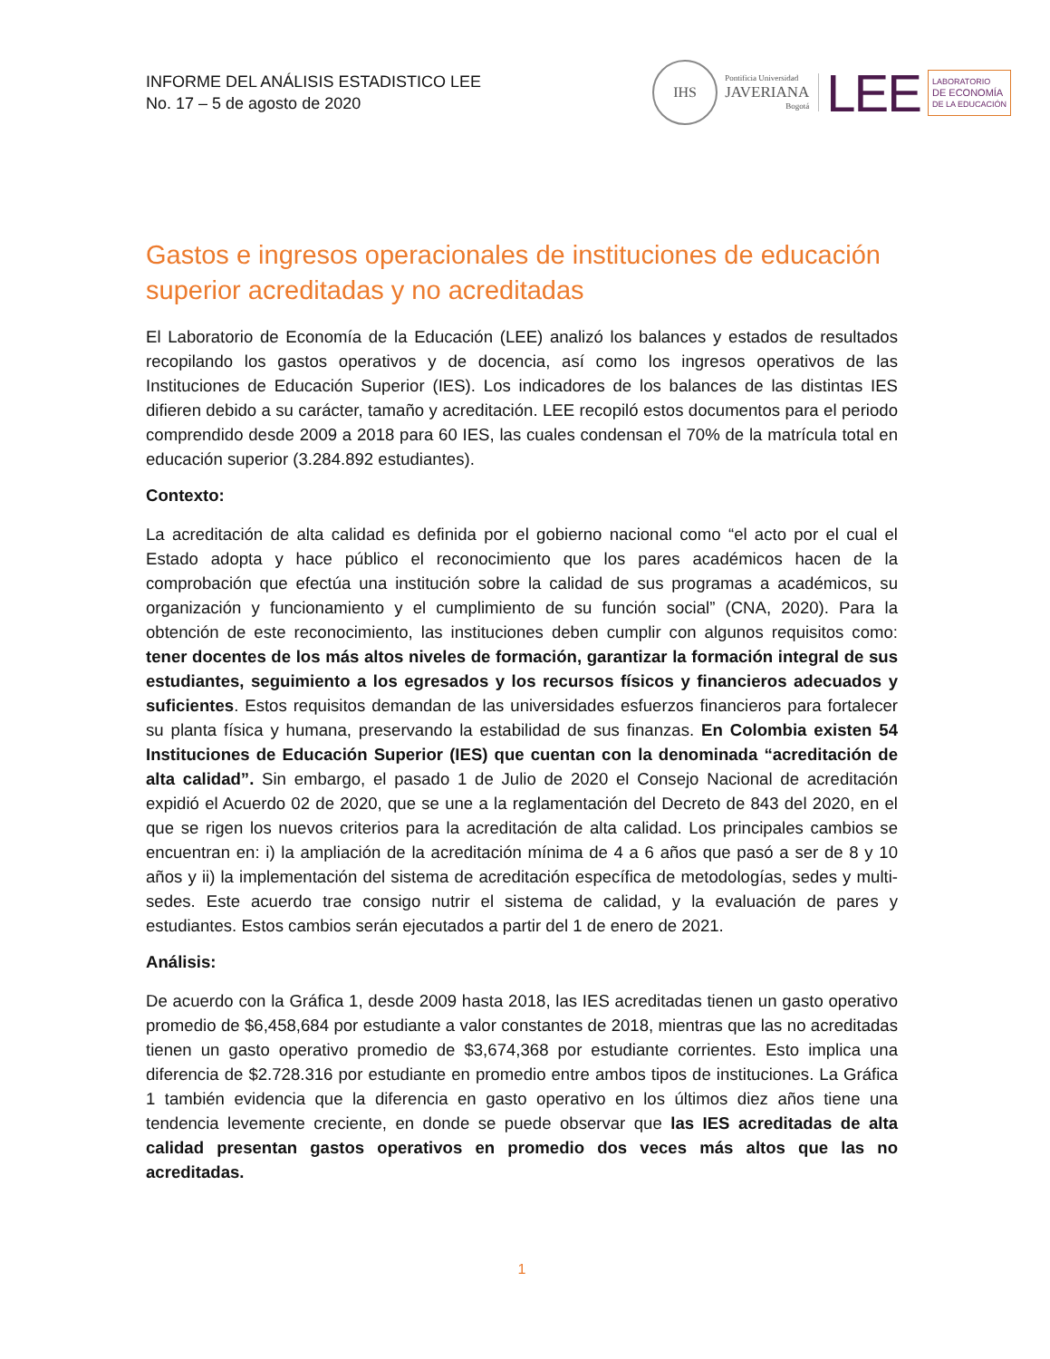INFORME DEL ANÁLISIS ESTADISTICO LEE
No. 17 – 5 de agosto de 2020
IHS
Pontificia Universidad
JAVERIANA
Bogotá
LEE
LABORATORIO
DE ECONOMÍA
DE LA EDUCACIÓN
Gastos e ingresos operacionales de instituciones de educación superior acreditadas y no acreditadas
El Laboratorio de Economía de la Educación (LEE) analizó los balances y estados de resultados recopilando los gastos operativos y de docencia, así como los ingresos operativos de las Instituciones de Educación Superior (IES). Los indicadores de los balances de las distintas IES difieren debido a su carácter, tamaño y acreditación. LEE recopiló estos documentos para el periodo comprendido desde 2009 a 2018 para 60 IES, las cuales condensan el 70% de la matrícula total en educación superior (3.284.892 estudiantes).
Contexto:
La acreditación de alta calidad es definida por el gobierno nacional como “el acto por el cual el Estado adopta y hace público el reconocimiento que los pares académicos hacen de la comprobación que efectúa una institución sobre la calidad de sus programas a académicos, su organización y funcionamiento y el cumplimiento de su función social” (CNA, 2020). Para la obtención de este reconocimiento, las instituciones deben cumplir con algunos requisitos como: tener docentes de los más altos niveles de formación, garantizar la formación integral de sus estudiantes, seguimiento a los egresados y los recursos físicos y financieros adecuados y suficientes. Estos requisitos demandan de las universidades esfuerzos financieros para fortalecer su planta física y humana, preservando la estabilidad de sus finanzas. En Colombia existen 54 Instituciones de Educación Superior (IES) que cuentan con la denominada “acreditación de alta calidad”. Sin embargo, el pasado 1 de Julio de 2020 el Consejo Nacional de acreditación expidió el Acuerdo 02 de 2020, que se une a la reglamentación del Decreto de 843 del 2020, en el que se rigen los nuevos criterios para la acreditación de alta calidad. Los principales cambios se encuentran en: i) la ampliación de la acreditación mínima de 4 a 6 años que pasó a ser de 8 y 10 años y ii) la implementación del sistema de acreditación específica de metodologías, sedes y multi-sedes. Este acuerdo trae consigo nutrir el sistema de calidad, y la evaluación de pares y estudiantes. Estos cambios serán ejecutados a partir del 1 de enero de 2021.
Análisis:
De acuerdo con la Gráfica 1, desde 2009 hasta 2018, las IES acreditadas tienen un gasto operativo promedio de $6,458,684 por estudiante a valor constantes de 2018, mientras que las no acreditadas tienen un gasto operativo promedio de $3,674,368 por estudiante corrientes. Esto implica una diferencia de $2.728.316 por estudiante en promedio entre ambos tipos de instituciones. La Gráfica 1 también evidencia que la diferencia en gasto operativo en los últimos diez años tiene una tendencia levemente creciente, en donde se puede observar que las IES acreditadas de alta calidad presentan gastos operativos en promedio dos veces más altos que las no acreditadas.
1